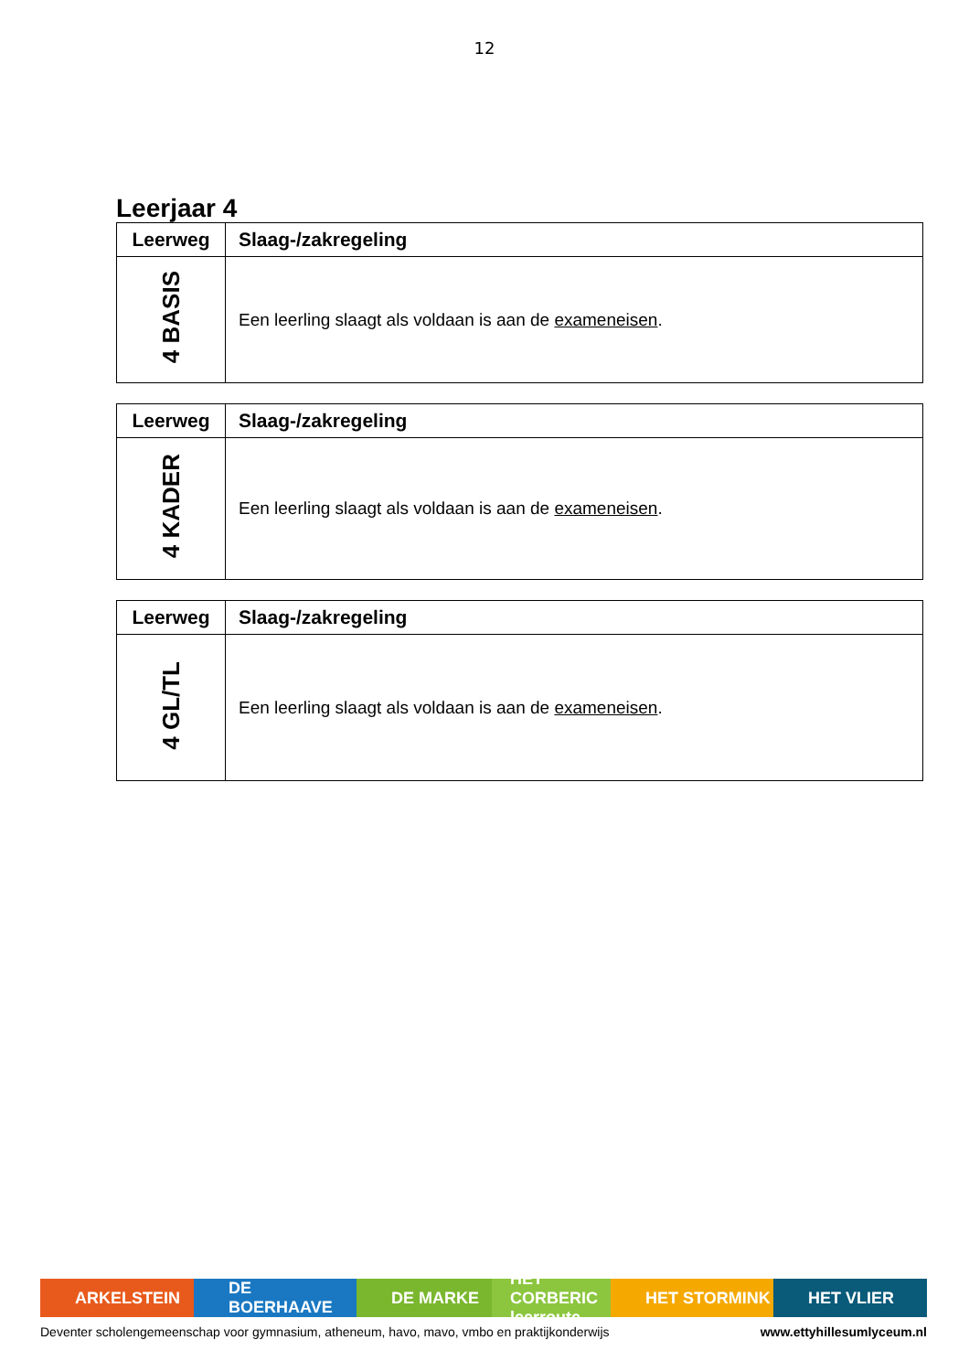12
Leerjaar 4
| Leerweg | Slaag-/zakregeling |
| --- | --- |
| 4 BASIS | Een leerling slaagt als voldaan is aan de exameneisen . |
| Leerweg | Slaag-/zakregeling |
| --- | --- |
| 4 KADER | Een leerling slaagt als voldaan is aan de exameneisen . |
| Leerweg | Slaag-/zakregeling |
| --- | --- |
| 4 GL/TL | Een leerling slaagt als voldaan is aan de exameneisen . |
ARKELSTEIN DE BOERHAAVE DE MARKE HET CORBERIC leerroute
HET STORMINK HET VLIER
Deventer scholengemeenschap voor gymnasium, atheneum, havo, mavo, vmbo en praktijkonderwijs www.ettyhillesumlyceum.nl